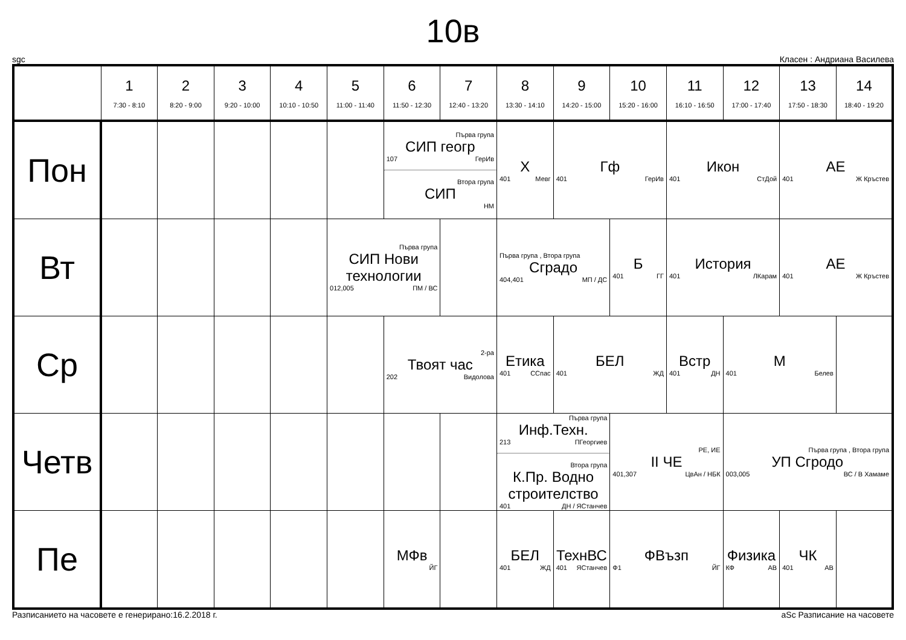10в
sgc Класен : Андриана Василева
| | 1 7:30 - 8:10 | 2 8:20 - 9:00 | 3 9:20 - 10:00 | 4 10:10 - 10:50 | 5 11:00 - 11:40 | 6 11:50 - 12:30 | 7 12:40 - 13:20 | 8 13:30 - 14:10 | 9 14:20 - 15:00 | 10 15:20 - 16:00 | 11 16:10 - 16:50 | 12 17:00 - 17:40 | 13 17:50 - 18:30 | 14 18:40 - 19:20 |
| --- | --- | --- | --- | --- | --- | --- | --- | --- | --- | --- | --- | --- | --- | --- |
| Пон | | | | | | Първа група СИП геогр 107 ГерИв Втора група СИП НМ | | Х 401 Мевг | Гф 401 ГерИв | | Икон 401 СтДой | | АЕ 401 Ж Кръстев | |
| Вт | | | | | Първа група СИП Нови технологии 012,005 ПМ / ВС | | | Първа група , Втора група Сградо 404,401 МП / ДС | | Б 401 ГГ | История 401 ЛКарам | | АЕ 401 Ж Кръстев | |
| Ср | | | | | | 2-ра Твоят час 202 Видолова | | Етика 401 ССпас | БЕЛ 401 ЖД | | Встр 401 ДН | М 401 Белев | | |
| Четв | | | | | | | | Първа група Инф.Техн. 213 ПГеоргиев Втора група К.Пр. Водно строителство 401 ДН / ЯСтанчев | | РЕ, ИЕ II ЧЕ 401,307 ЦвАн / НБК | | Първа група , Втора група УП Сгродо 003,005 ВС / В Хамаме | | |
| Пе | | | | | | МФв ЙГ | | БЕЛ 401 ЖД | ТехнВС 401 ЯСтанчев | ФВъзп Ф1 ЙГ | | Физика КФ АВ | ЧК 401 АВ | |
Разписанието на часовете е генерирано:16.2.2018 г. aSc Разписание на часовете